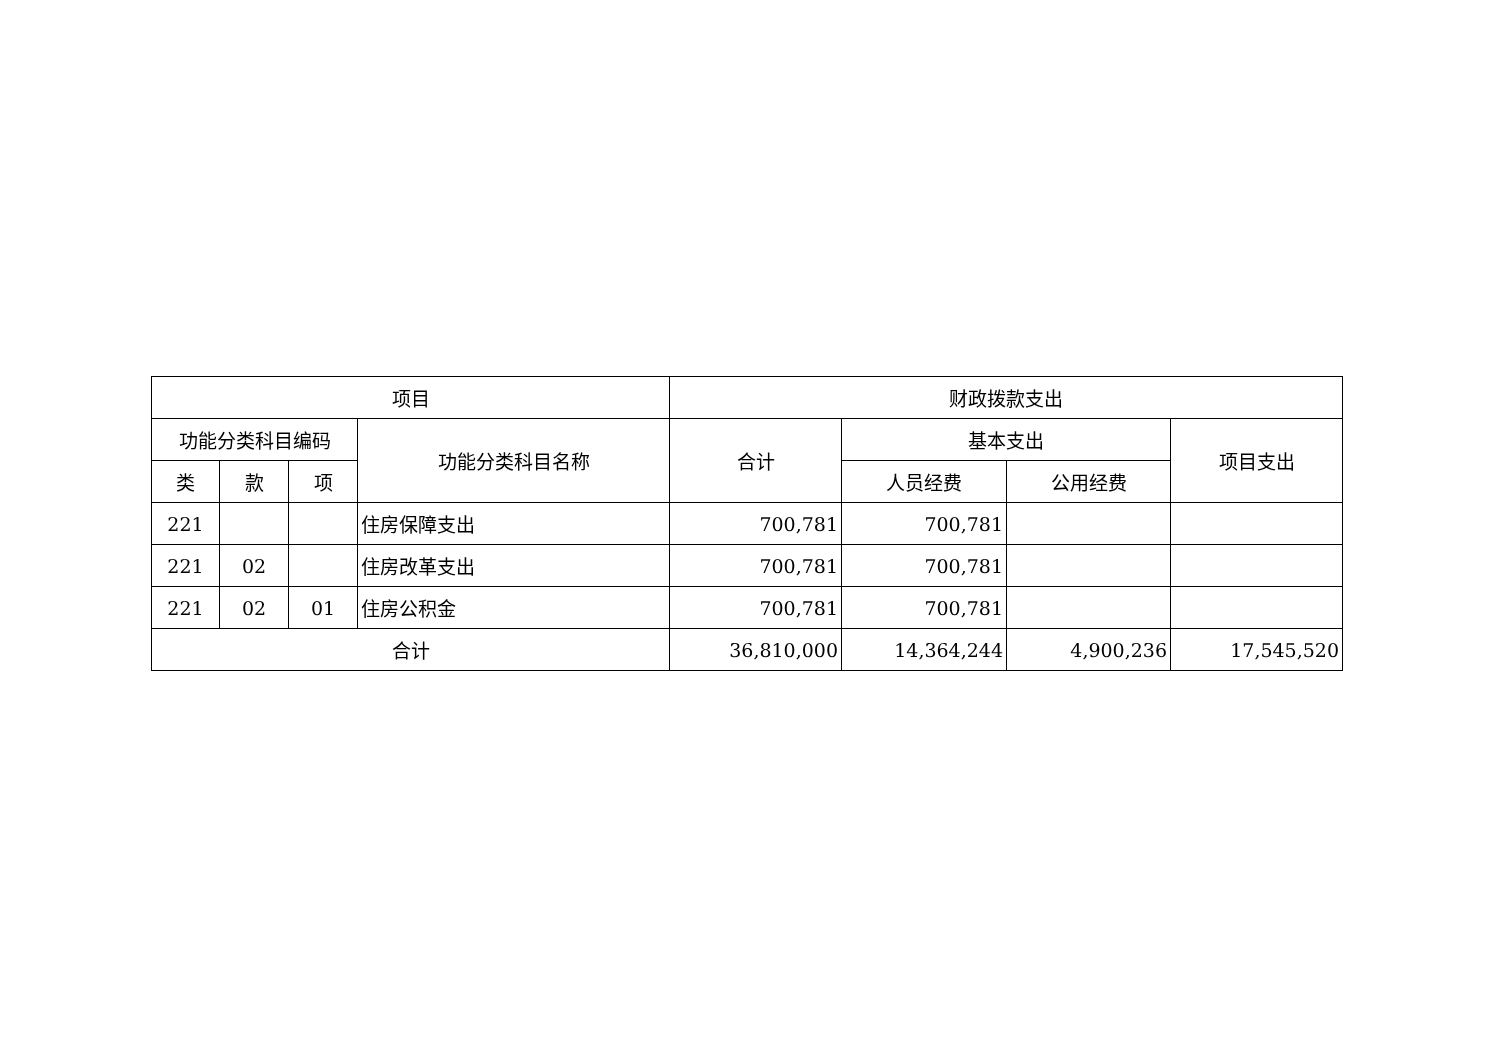| 项目 | | | | 财政拨款支出 | | | |
| --- | --- | --- | --- | --- | --- | --- | --- |
| 功能分类科目编码 | | | 功能分类科目名称 | 合计 | 基本支出 | | 项目支出 |
| 类 | 款 | 项 | | | 人员经费 | 公用经费 | |
| 221 | | | 住房保障支出 | 700,781 | 700,781 | | |
| 221 | 02 | | 住房改革支出 | 700,781 | 700,781 | | |
| 221 | 02 | 01 | 住房公积金 | 700,781 | 700,781 | | |
| 合计 | | | | 36,810,000 | 14,364,244 | 4,900,236 | 17,545,520 |